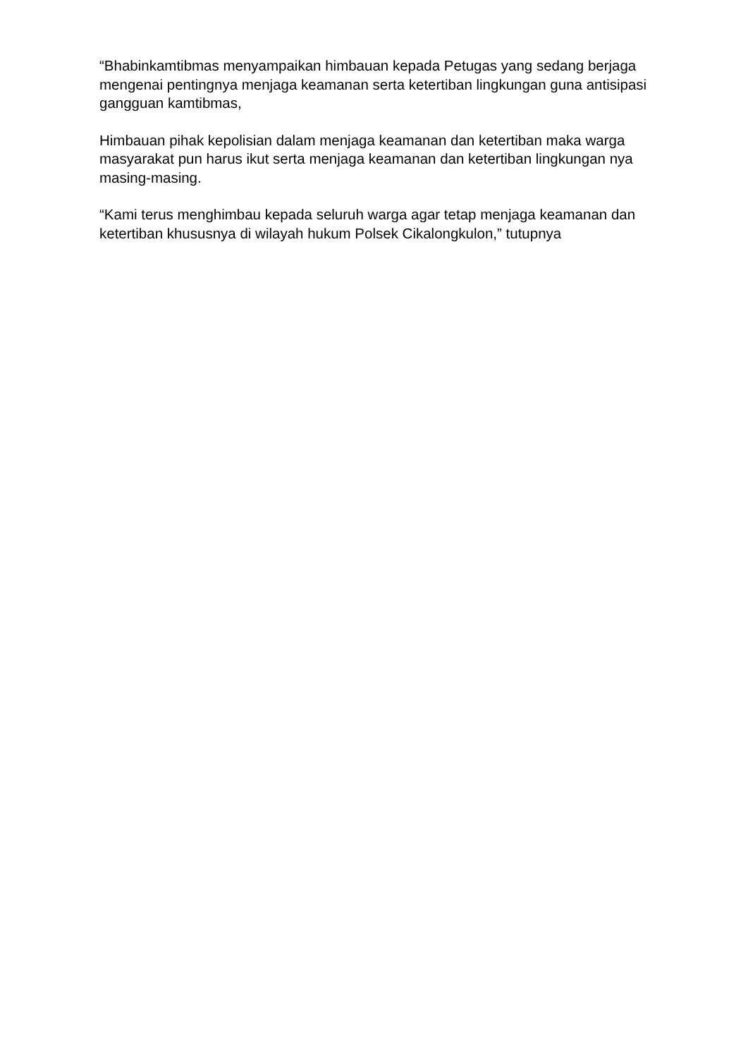“Bhabinkamtibmas menyampaikan himbauan kepada Petugas yang sedang berjaga mengenai pentingnya menjaga keamanan serta ketertiban lingkungan guna antisipasi gangguan kamtibmas,
Himbauan pihak kepolisian dalam menjaga keamanan dan ketertiban maka warga masyarakat pun harus ikut serta menjaga keamanan dan ketertiban lingkungan nya masing-masing.
“Kami terus menghimbau kepada seluruh warga agar tetap menjaga keamanan dan ketertiban khususnya di wilayah hukum Polsek Cikalongkulon,” tutupnya